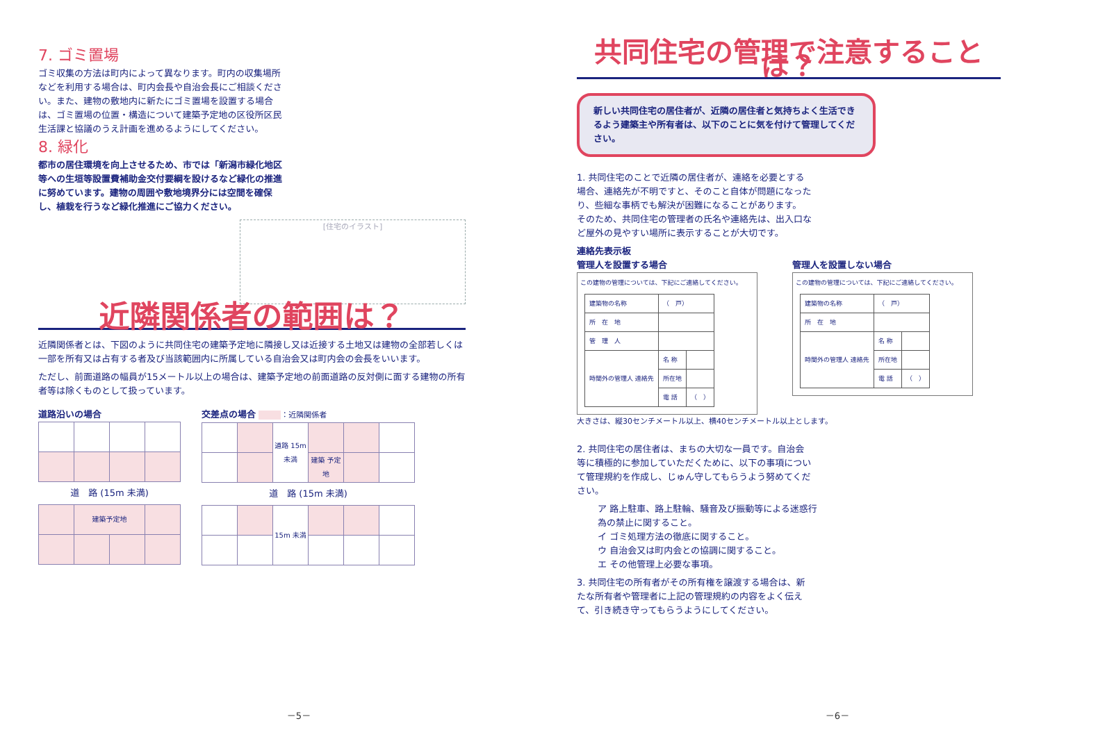7. ゴミ置場
ゴミ収集の方法は町内によって異なります。町内の収集場所などを利用する場合は、町内会長や自治会長にご相談ください。また、建物の敷地内に新たにゴミ置場を設置する場合は、ゴミ置場の位置・構造について建築予定地の区役所区民生活課と協議のうえ計画を進めるようにしてください。
8. 緑化
都市の居住環境を向上させるため、市では「新潟市緑化地区等への生垣等設置費補助金交付要綱を設けるなど緑化の推進に努めています。建物の周囲や敷地境界分には空間を確保し、植栽を行うなど緑化推進にご協力ください。
[住宅のイラスト]
近隣関係者の範囲は？
近隣関係者とは、下図のように共同住宅の建築予定地に隣接し又は近接する土地又は建物の全部若しくは一部を所有又は占有する者及び当該範囲内に所属している自治会又は町内会の会長をいいます。
ただし、前面道路の幅員が15メートル以上の場合は、建築予定地の前面道路の反対側に面する建物の所有者等は除くものとして扱っています。
道路沿いの場合
道　路 (15m 未満)
| | 建築予定地 | | |
交差点の場合 ：近隣関係者
| | | 道路 15m 未満 | | | |
| | | | 建築 予定地 | | |
道　路 (15m 未満)
| | | 15m 未満 | | | |
－5－
共同住宅の管理で注意することは？
新しい共同住宅の居住者が、近隣の居住者と気持ちよく生活できるよう建築主や所有者は、以下のことに気を付けて管理してください。
1. 共同住宅のことで近隣の居住者が、連絡を必要とする場合、連絡先が不明ですと、そのこと自体が問題になったり、些細な事柄でも解決が困難になることがあります。
そのため、共同住宅の管理者の氏名や連絡先は、出入口など屋外の見やすい場所に表示することが大切です。
連絡先表示板
管理人を設置する場合
この建物の管理については、下記にご連絡してください。
| 建築物の名称 | （ 戸） | |
| 所 在 地 | | |
| 管 理 人 | | |
| 時間外の管理人 連絡先 | 名 称 | |
| | 所在地 | |
| | 電 話 | （ ） |
管理人を設置しない場合
この建物の管理については、下記にご連絡してください。
| 建築物の名称 | （ 戸） | |
| 所 在 地 | | |
| 時間外の管理人 連絡先 | 名 称 | |
| | 所在地 | |
| | 電 話 | （ ） |
大きさは、縦30センチメートル以上、横40センチメートル以上とします。
2. 共同住宅の居住者は、まちの大切な一員です。自治会等に積極的に参加していただくために、以下の事項について管理規約を作成し、じゅん守してもらうよう努めてください。
ア 路上駐車、路上駐輪、騒音及び振動等による迷惑行為の禁止に関すること。
イ ゴミ処理方法の徹底に関すること。
ウ 自治会又は町内会との協調に関すること。
エ その他管理上必要な事項。
3. 共同住宅の所有者がその所有権を譲渡する場合は、新たな所有者や管理者に上記の管理規約の内容をよく伝えて、引き続き守ってもらうようにしてください。
－6－